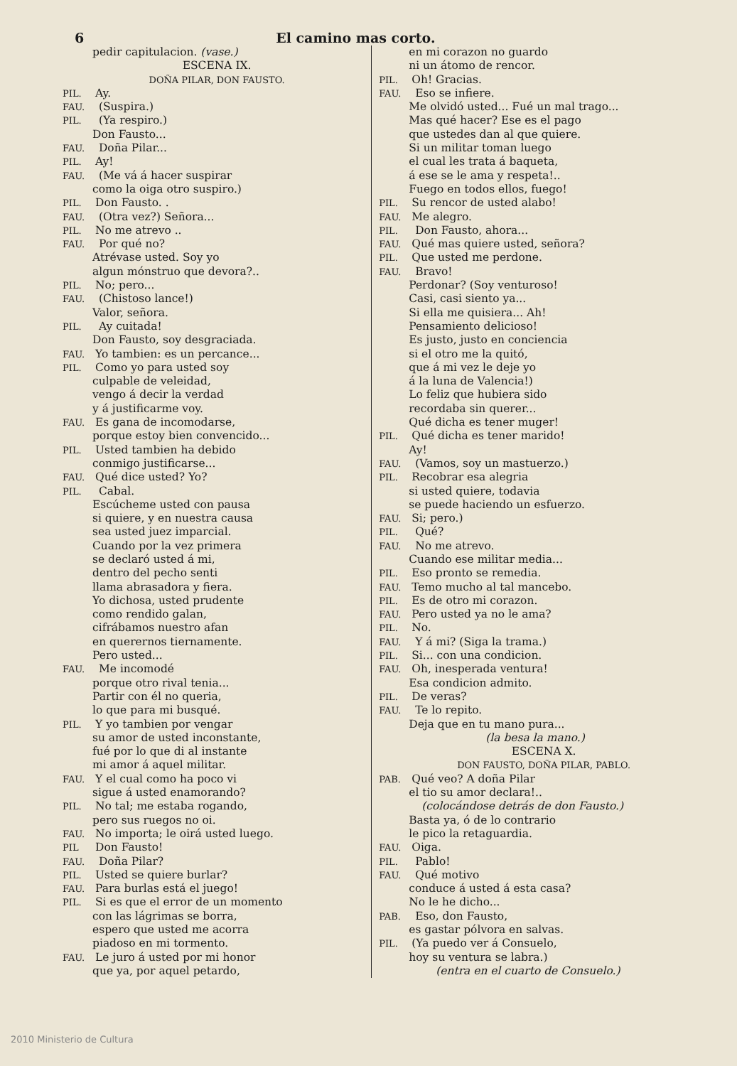6 El camino mas corto.
pedir capitulacion. (vase.)
ESCENA IX.
DOÑA PILAR, DON FAUSTO.
PIL. Ay.
FAU. (Suspira.)
PIL. (Ya respiro.)
Don Fausto...
FAU. Doña Pilar...
PIL. Ay!
FAU. (Me vá á hacer suspirar
como la oiga otro suspiro.)
PIL. Don Fausto. .
FAU. (Otra vez?) Señora...
PIL. No me atrevo ..
FAU. Por qué no?
Atrévase usted. Soy yo
algun mónstruo que devora?..
PIL. No; pero...
FAU. (Chistoso lance!)
Valor, señora.
PIL. Ay cuitada!
Don Fausto, soy desgraciada.
FAU. Yo tambien: es un percance...
PIL. Como yo para usted soy
culpable de veleidad,
vengo á decir la verdad
y á justificarme voy.
FAU. Es gana de incomodarse,
porque estoy bien convencido...
PIL. Usted tambien ha debido
conmigo justificarse...
FAU. Qué dice usted? Yo?
PIL. Cabal.
Escúcheme usted con pausa
si quiere, y en nuestra causa
sea usted juez imparcial.
Cuando por la vez primera
se declaró usted á mi,
dentro del pecho senti
llama abrasadora y fiera.
Yo dichosa, usted prudente
como rendido galan,
cifrábamos nuestro afan
en querernos tiernamente.
Pero usted...
FAU. Me incomodé
porque otro rival tenia...
Partir con él no queria,
lo que para mi busqué.
PIL. Y yo tambien por vengar
su amor de usted inconstante,
fué por lo que di al instante
mi amor á aquel militar.
FAU. Y el cual como ha poco vi
sigue á usted enamorando?
PIL. No tal; me estaba rogando,
pero sus ruegos no oi.
FAU. No importa; le oirá usted luego.
PIL Don Fausto!
FAU. Doña Pilar?
PIL. Usted se quiere burlar?
FAU. Para burlas está el juego!
PIL. Si es que el error de un momento
con las lágrimas se borra,
espero que usted me acorra
piadoso en mi tormento.
FAU. Le juro á usted por mi honor
que ya, por aquel petardo,
en mi corazon no guardo
ni un átomo de rencor.
PIL. Oh! Gracias.
FAU. Eso se infiere.
Me olvidó usted... Fué un mal trago...
Mas qué hacer? Ese es el pago
que ustedes dan al que quiere.
Si un militar toman luego
el cual les trata á baqueta,
á ese se le ama y respeta!..
Fuego en todos ellos, fuego!
PIL. Su rencor de usted alabo!
FAU. Me alegro.
PIL. Don Fausto, ahora...
FAU. Qué mas quiere usted, señora?
PIL. Que usted me perdone.
FAU. Bravo!
Perdonar? (Soy venturoso!
Casi, casi siento ya...
Si ella me quisiera... Ah!
Pensamiento delicioso!
Es justo, justo en conciencia
si el otro me la quitó,
que á mi vez le deje yo
á la luna de Valencia!)
Lo feliz que hubiera sido
recordaba sin querer...
Qué dicha es tener muger!
PIL. Qué dicha es tener marido!
Ay!
FAU. (Vamos, soy un mastuerzo.)
PIL. Recobrar esa alegria
si usted quiere, todavia
se puede haciendo un esfuerzo.
FAU. Si; pero.)
PIL. Qué?
FAU. No me atrevo.
Cuando ese militar media...
PIL. Eso pronto se remedia.
FAU. Temo mucho al tal mancebo.
PIL. Es de otro mi corazon.
FAU. Pero usted ya no le ama?
PIL. No.
FAU. Y á mi? (Siga la trama.)
PIL. Si... con una condicion.
FAU. Oh, inesperada ventura!
Esa condicion admito.
PIL. De veras?
FAU. Te lo repito.
Deja que en tu mano pura...
(la besa la mano.)
ESCENA X.
DON FAUSTO, DOÑA PILAR, PABLO.
PAB. Qué veo? A doña Pilar
el tio su amor declara!..
(colocándose detrás de don Fausto.)
Basta ya, ó de lo contrario
le pico la retaguardia.
FAU. Oiga.
PIL. Pablo!
FAU. Qué motivo
conduce á usted á esta casa?
No le he dicho...
PAB. Eso, don Fausto,
es gastar pólvora en salvas.
PIL. (Ya puedo ver á Consuelo,
hoy su ventura se labra.)
(entra en el cuarto de Consuelo.)
2010 Ministerio de Cultura